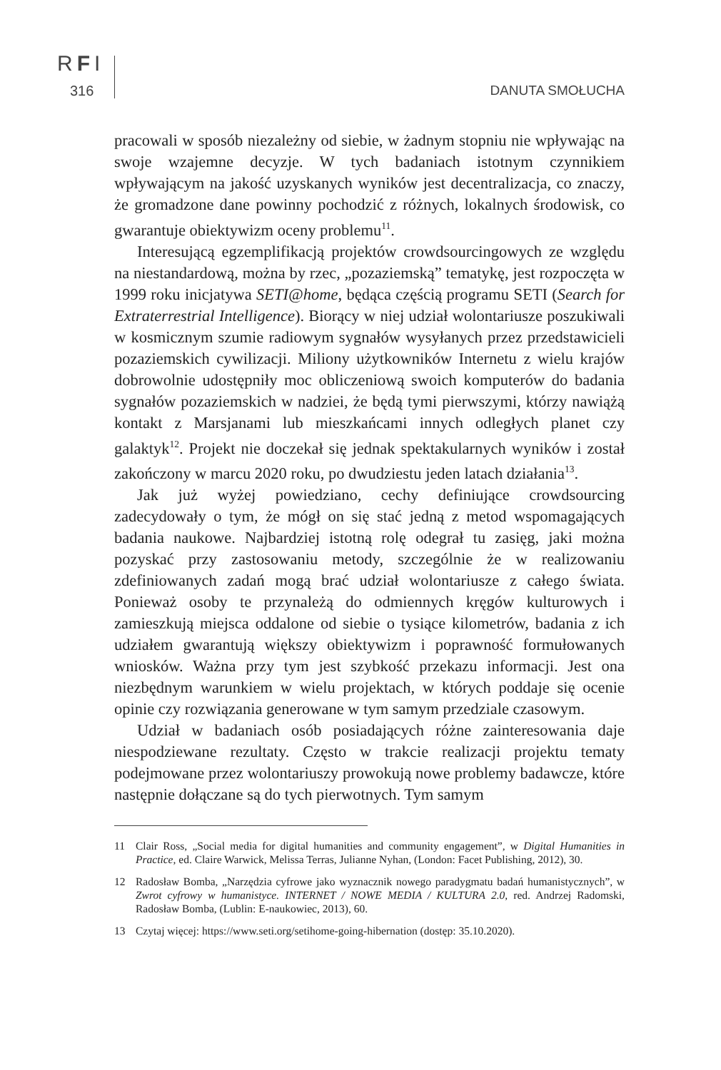RFI
316 DANUTA SMOŁUCHA
pracowali w sposób niezależny od siebie, w żadnym stopniu nie wpływając na swoje wzajemne decyzje. W tych badaniach istotnym czynnikiem wpływającym na jakość uzyskanych wyników jest decentralizacja, co znaczy, że gromadzone dane powinny pochodzić z różnych, lokalnych środowisk, co gwarantuje obiektywizm oceny problemu<sup>11</sup>.
Interesującą egzemplifikacją projektów crowdsourcingowych ze względu na niestandardową, można by rzec, „pozaziemską” tematykę, jest rozpoczęta w 1999 roku inicjatywa SETI@home, będąca częścią programu SETI (Search for Extraterrestrial Intelligence). Biorący w niej udział wolontariusze poszukiwali w kosmicznym szumie radiowym sygnałów wysyłanych przez przedstawicieli pozaziemskich cywilizacji. Miliony użytkowników Internetu z wielu krajów dobrowolnie udostępniły moc obliczeniową swoich komputerów do badania sygnałów pozaziemskich w nadziei, że będą tymi pierwszymi, którzy nawiążą kontakt z Marsjanami lub mieszkańcami innych odległych planet czy galaktyk<sup>12</sup>. Projekt nie doczekał się jednak spektakularnych wyników i został zakończony w marcu 2020 roku, po dwudziestu jeden latach działania<sup>13</sup>.
Jak już wyżej powiedziano, cechy definiujące crowdsourcing zadecydowały o tym, że mógł on się stać jedną z metod wspomagających badania naukowe. Najbardziej istotną rolę odegrał tu zasięg, jaki można pozyskać przy zastosowaniu metody, szczególnie że w realizowaniu zdefiniowanych zadań mogą brać udział wolontariusze z całego świata. Ponieważ osoby te przynależą do odmiennych kręgów kulturowych i zamieszkują miejsca oddalone od siebie o tysiące kilometrów, badania z ich udziałem gwarantują większy obiektywizm i poprawność formułowanych wniosków. Ważna przy tym jest szybkość przekazu informacji. Jest ona niezbędnym warunkiem w wielu projektach, w których poddaje się ocenie opinie czy rozwiązania generowane w tym samym przedziale czasowym.
Udział w badaniach osób posiadających różne zainteresowania daje niespodziewane rezultaty. Często w trakcie realizacji projektu tematy podejmowane przez wolontariuszy prowokują nowe problemy badawcze, które następnie dołączane są do tych pierwotnych. Tym samym
11 Clair Ross, „Social media for digital humanities and community engagement”, w Digital Humanities in Practice, ed. Claire Warwick, Melissa Terras, Julianne Nyhan, (London: Facet Publishing, 2012), 30.
12 Radosław Bomba, „Narzędzia cyfrowe jako wyznacznik nowego paradygmatu badań humanistycznych”, w Zwrot cyfrowy w humanistyce. INTERNET / NOWE MEDIA / KULTURA 2.0, red. Andrzej Radomski, Radosław Bomba, (Lublin: E-naukowiec, 2013), 60.
13 Czytaj więcej: https://www.seti.org/setihome-going-hibernation (dostęp: 35.10.2020).